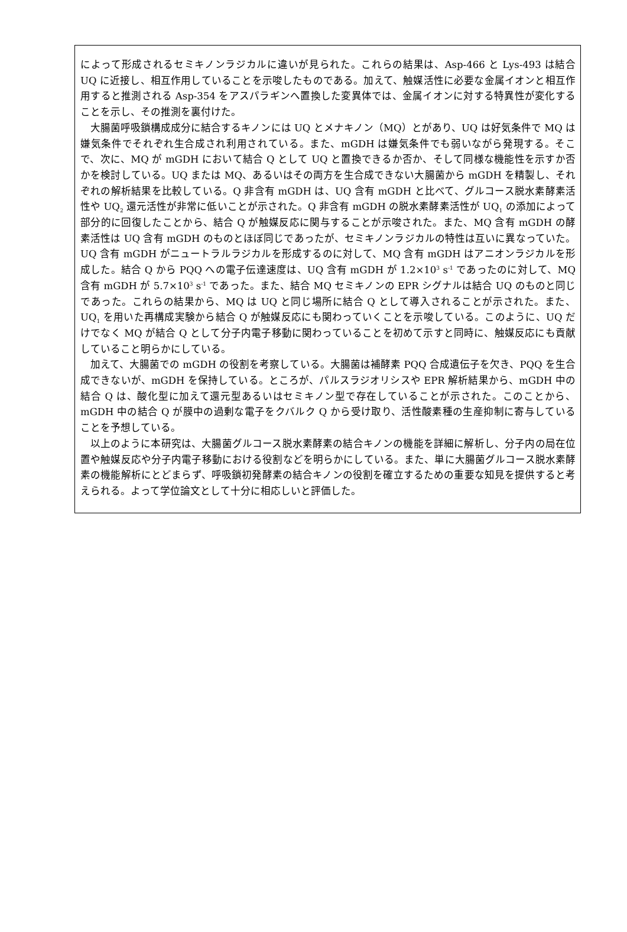によって形成されるセミキノンラジカルに違いが見られた。これらの結果は、Asp-466 と Lys-493 は結合 UQ に近接し、相互作用していることを示唆したものである。加えて、触媒活性に必要な金属イオンと相互作用すると推測される Asp-354 をアスパラギンへ置換した変異体では、金属イオンに対する特異性が変化することを示し、その推測を裏付けた。
大腸菌呼吸鎖構成成分に結合するキノンには UQ とメナキノン（MQ）とがあり、UQ は好気条件で MQ は嫌気条件でそれぞれ生合成され利用されている。また、mGDH は嫌気条件でも弱いながら発現する。そこで、次に、MQ が mGDH において結合 Q として UQ と置換できるか否か、そして同様な機能性を示すか否かを検討している。UQ または MQ、あるいはその両方を生合成できない大腸菌から mGDH を精製し、それぞれの解析結果を比較している。Q 非含有 mGDH は、UQ 含有 mGDH と比べて、グルコース脱水素酵素活性や UQ<sub>2</sub> 還元活性が非常に低いことが示された。Q 非含有 mGDH の脱水素酵素活性が UQ<sub>1</sub> の添加によって部分的に回復したことから、結合 Q が触媒反応に関与することが示唆された。また、MQ 含有 mGDH の酵素活性は UQ 含有 mGDH のものとほぼ同じであったが、セミキノンラジカルの特性は互いに異なっていた。UQ 含有 mGDH がニュートラルラジカルを形成するのに対して、MQ 含有 mGDH はアニオンラジカルを形成した。結合 Q から PQQ への電子伝達速度は、UQ 含有 mGDH が 1.2×10<sup>3</sup> s<sup>-1</sup> であったのに対して、MQ 含有 mGDH が 5.7×10<sup>3</sup> s<sup>-1</sup> であった。また、結合 MQ セミキノンの EPR シグナルは結合 UQ のものと同じであった。これらの結果から、MQ は UQ と同じ場所に結合 Q として導入されることが示された。また、UQ<sub>1</sub> を用いた再構成実験から結合 Q が触媒反応にも関わっていくことを示唆している。このように、UQ だけでなく MQ が結合 Q として分子内電子移動に関わっていることを初めて示すと同時に、触媒反応にも貢献していること明らかにしている。
加えて、大腸菌での mGDH の役割を考察している。大腸菌は補酵素 PQQ 合成遺伝子を欠き、PQQ を生合成できないが、mGDH を保持している。ところが、パルスラジオリシスや EPR 解析結果から、mGDH 中の結合 Q は、酸化型に加えて還元型あるいはセミキノン型で存在していることが示された。このことから、mGDH 中の結合 Q が膜中の過剰な電子をクバルク Q から受け取り、活性酸素種の生産抑制に寄与していることを予想している。
以上のように本研究は、大腸菌グルコース脱水素酵素の結合キノンの機能を詳細に解析し、分子内の局在位置や触媒反応や分子内電子移動における役割などを明らかにしている。また、単に大腸菌グルコース脱水素酵素の機能解析にとどまらず、呼吸鎖初発酵素の結合キノンの役割を確立するための重要な知見を提供すると考えられる。よって学位論文として十分に相応しいと評価した。